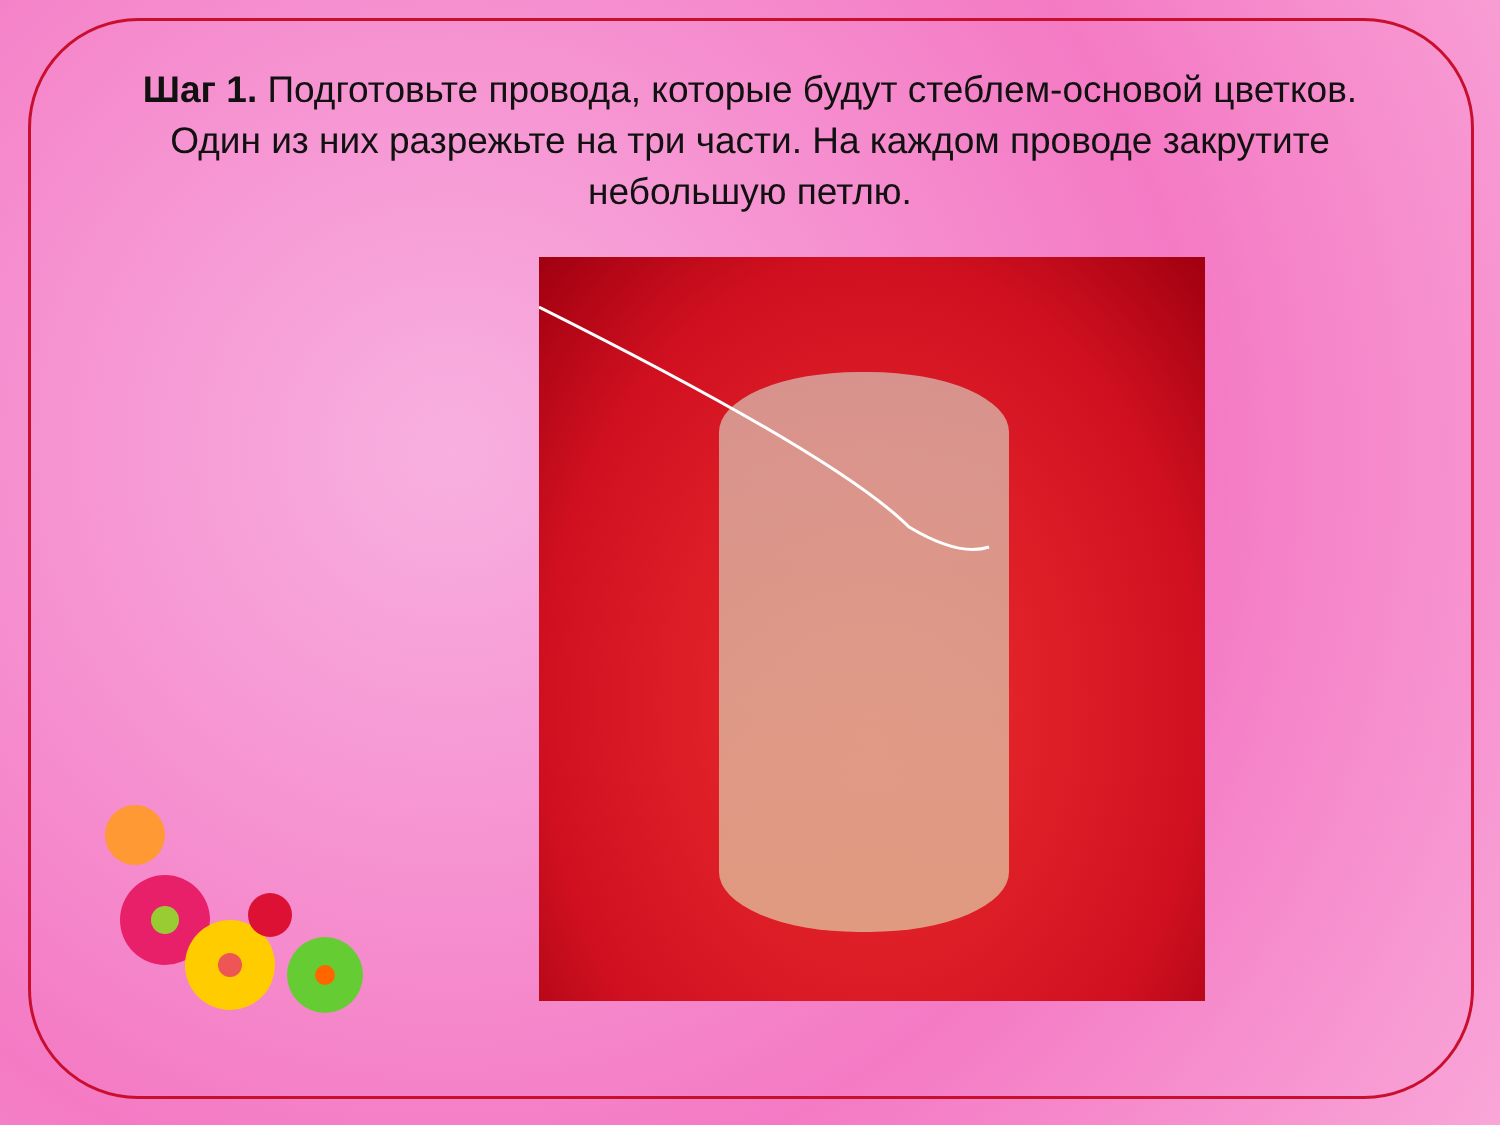Шаг 1. Подготовьте провода, которые будут стеблем-основой цветков. Один из них разрежьте на три части. На каждом проводе закрутите небольшую петлю.